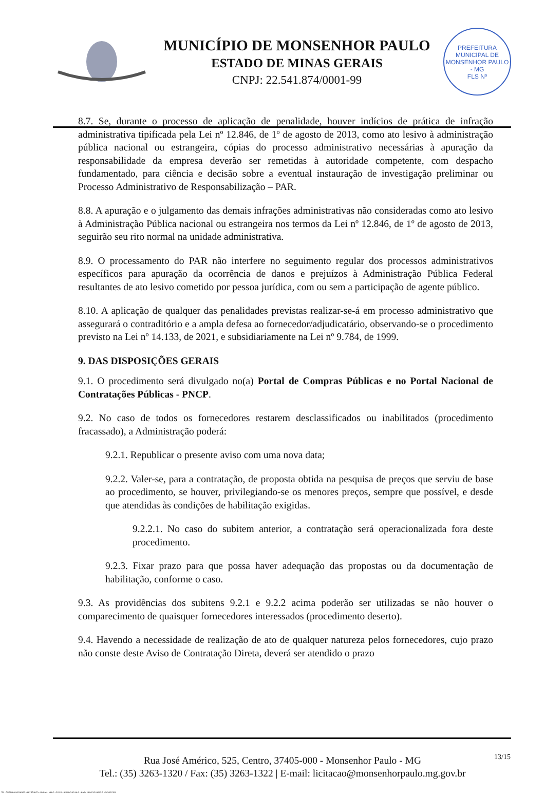MUNICÍPIO DE MONSENHOR PAULO
ESTADO DE MINAS GERAIS
CNPJ: 22.541.874/0001-99
PREFEITURA MUNICIPAL DE MONSENHOR PAULO - MG
FLS Nº
8.7. Se, durante o processo de aplicação de penalidade, houver indícios de prática de infração administrativa tipificada pela Lei nº 12.846, de 1º de agosto de 2013, como ato lesivo à administração pública nacional ou estrangeira, cópias do processo administrativo necessárias à apuração da responsabilidade da empresa deverão ser remetidas à autoridade competente, com despacho fundamentado, para ciência e decisão sobre a eventual instauração de investigação preliminar ou Processo Administrativo de Responsabilização – PAR.
8.8. A apuração e o julgamento das demais infrações administrativas não consideradas como ato lesivo à Administração Pública nacional ou estrangeira nos termos da Lei nº 12.846, de 1º de agosto de 2013, seguirão seu rito normal na unidade administrativa.
8.9. O processamento do PAR não interfere no seguimento regular dos processos administrativos específicos para apuração da ocorrência de danos e prejuízos à Administração Pública Federal resultantes de ato lesivo cometido por pessoa jurídica, com ou sem a participação de agente público.
8.10. A aplicação de qualquer das penalidades previstas realizar-se-á em processo administrativo que assegurará o contraditório e a ampla defesa ao fornecedor/adjudicatário, observando-se o procedimento previsto na Lei nº 14.133, de 2021, e subsidiariamente na Lei nº 9.784, de 1999.
9. DAS DISPOSIÇÕES GERAIS
9.1. O procedimento será divulgado no(a) Portal de Compras Públicas e no Portal Nacional de Contratações Públicas - PNCP.
9.2. No caso de todos os fornecedores restarem desclassificados ou inabilitados (procedimento fracassado), a Administração poderá:
9.2.1. Republicar o presente aviso com uma nova data;
9.2.2. Valer-se, para a contratação, de proposta obtida na pesquisa de preços que serviu de base ao procedimento, se houver, privilegiando-se os menores preços, sempre que possível, e desde que atendidas às condições de habilitação exigidas.
9.2.2.1. No caso do subitem anterior, a contratação será operacionalizada fora deste procedimento.
9.2.3. Fixar prazo para que possa haver adequação das propostas ou da documentação de habilitação, conforme o caso.
9.3. As providências dos subitens 9.2.1 e 9.2.2 acima poderão ser utilizadas se não houver o comparecimento de quaisquer fornecedores interessados (procedimento deserto).
9.4. Havendo a necessidade de realização de ato de qualquer natureza pelos fornecedores, cujo prazo não conste deste Aviso de Contratação Direta, deverá ser atendido o prazo
Rua José Américo, 525, Centro, 37405-000 - Monsenhor Paulo - MG
Tel.: (35) 3263-1320 / Fax: (35) 3263-1322 | E-mail: licitacao@monsenhorpaulo.mg.gov.br
13/15
780 - AVISO DE DISPENSA ELETRÔNICA - GERAL - NLLC - ATIVO - APROVADO DLA - BASE PARA AS DEMAIS EXCETO SRP